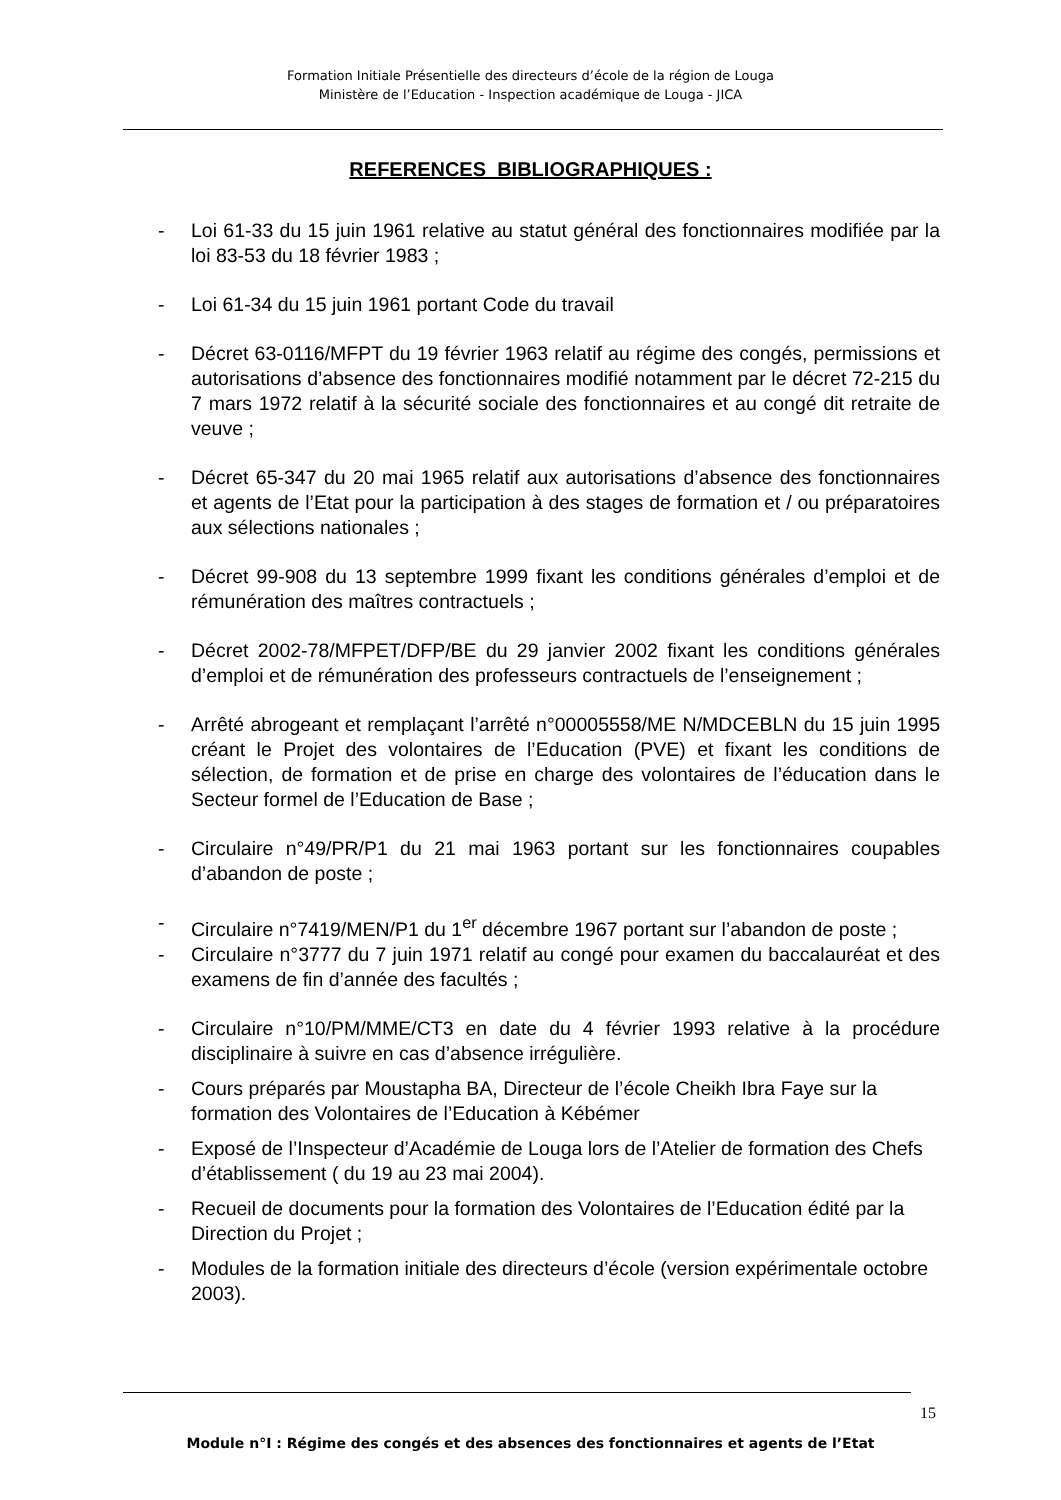Formation Initiale Présentielle des directeurs d’école de la région de Louga
Ministère de l’Education - Inspection académique de Louga - JICA
REFERENCES BIBLIOGRAPHIQUES :
- Loi 61-33 du 15 juin 1961 relative au statut général des fonctionnaires modifiée par la loi 83-53 du 18 février 1983 ;
- Loi 61-34 du 15 juin 1961 portant Code du travail
- Décret 63-0116/MFPT du 19 février 1963 relatif au régime des congés, permissions et autorisations d’absence des fonctionnaires modifié notamment par le décret 72-215 du 7 mars 1972 relatif à la sécurité sociale des fonctionnaires et au congé dit retraite de veuve ;
- Décret 65-347 du 20 mai 1965 relatif aux autorisations d’absence des fonctionnaires et agents de l’Etat pour la participation à des stages de formation et / ou préparatoires aux sélections nationales ;
- Décret 99-908 du 13 septembre 1999 fixant les conditions générales d’emploi et de rémunération des maîtres contractuels ;
- Décret 2002-78/MFPET/DFP/BE du 29 janvier 2002 fixant les conditions générales d’emploi et de rémunération des professeurs contractuels de l’enseignement ;
- Arrêté abrogeant et remplaçant l’arrêté n°00005558/ME N/MDCEBLN du 15 juin 1995 créant le Projet des volontaires de l’Education (PVE) et fixant les conditions de sélection, de formation et de prise en charge des volontaires de l’éducation dans le Secteur formel de l’Education de Base ;
- Circulaire n°49/PR/P1 du 21 mai 1963 portant sur les fonctionnaires coupables d’abandon de poste ;
- Circulaire n°7419/MEN/P1 du 1<sup>er</sup> décembre 1967 portant sur l’abandon de poste ;
- Circulaire n°3777 du 7 juin 1971 relatif au congé pour examen du baccalauréat et des examens de fin d’année des facultés ;
- Circulaire n°10/PM/MME/CT3 en date du 4 février 1993 relative à la procédure disciplinaire à suivre en cas d’absence irrégulière.
- Cours préparés par Moustapha BA, Directeur de l’école Cheikh Ibra Faye sur la formation des Volontaires de l’Education à Kébémer
- Exposé de l’Inspecteur d’Académie de Louga lors de l’Atelier de formation des Chefs d’établissement ( du 19 au 23 mai 2004).
- Recueil de documents pour la formation des Volontaires de l’Education édité par la Direction du Projet ;
- Modules de la formation initiale des directeurs d’école (version expérimentale octobre 2003).
15
Module n°I : Régime des congés et des absences des fonctionnaires et agents de l’Etat